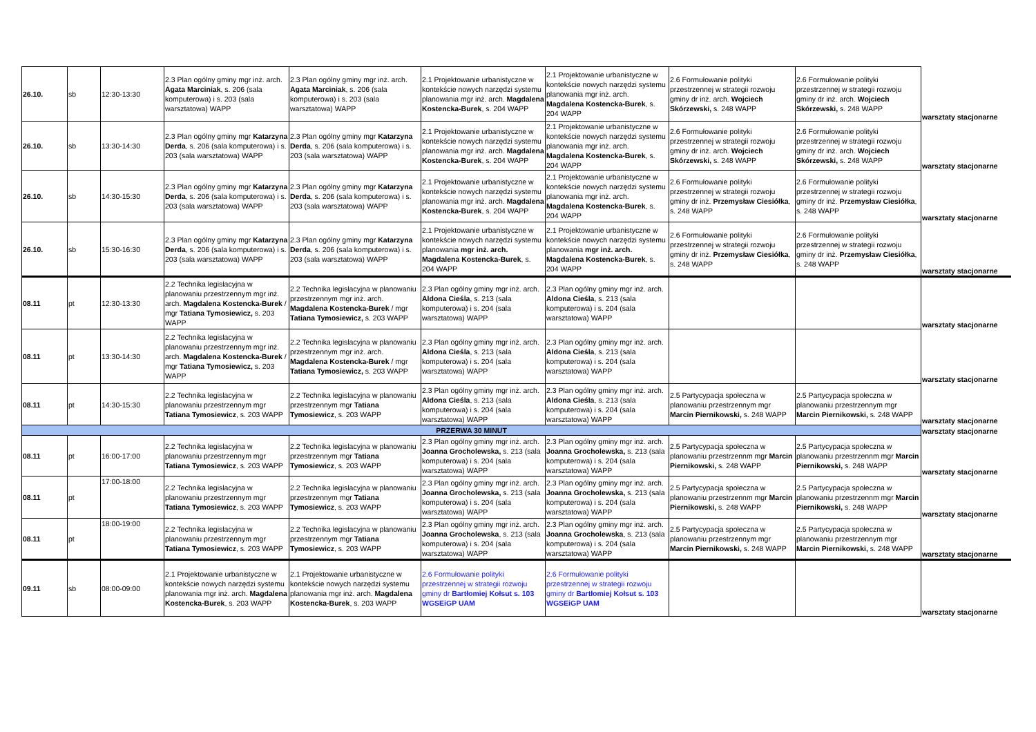| 26.10. | sb | 12:30-13:30 | 2.3 Plan ogólny gminy mgr inż. arch. Agata Marciniak , s. 206 (sala komputerowa) i s. 203 (sala warsztatowa) WAPP | 2.3 Plan ogólny gminy mgr inż. arch. Agata Marciniak , s. 206 (sala komputerowa) i s. 203 (sala warsztatowa) WAPP | 2.1 Projektowanie urbanistyczne w kontekście nowych narzędzi systemu planowania mgr inż. arch. Magdalena Kostencka-Burek , s. 204 WAPP | 2.1 Projektowanie urbanistyczne w kontekście nowych narzędzi systemu planowania mgr inż. arch. Magdalena Kostencka-Burek , s. 204 WAPP | 2.6 Formułowanie polityki przestrzennej w strategii rozwoju gminy dr inż. arch. Wojciech Skórzewski, s. 248 WAPP | 2.6 Formułowanie polityki przestrzennej w strategii rozwoju gminy dr inż. arch. Wojciech Skórzewski, s. 248 WAPP | warsztaty stacjonarne |
| 26.10. | sb | 13:30-14:30 | 2.3 Plan ogólny gminy mgr Katarzyna Derda , s. 206 (sala komputerowa) i s. 203 (sala warsztatowa) WAPP | 2.3 Plan ogólny gminy mgr Katarzyna Derda , s. 206 (sala komputerowa) i s. 203 (sala warsztatowa) WAPP | 2.1 Projektowanie urbanistyczne w kontekście nowych narzędzi systemu planowania mgr inż. arch. Magdalena Kostencka-Burek , s. 204 WAPP | 2.1 Projektowanie urbanistyczne w kontekście nowych narzędzi systemu planowania mgr inż. arch. Magdalena Kostencka-Burek , s. 204 WAPP | 2.6 Formułowanie polityki przestrzennej w strategii rozwoju gminy dr inż. arch. Wojciech Skórzewski, s. 248 WAPP | 2.6 Formułowanie polityki przestrzennej w strategii rozwoju gminy dr inż. arch. Wojciech Skórzewski, s. 248 WAPP | warsztaty stacjonarne |
| 26.10. | sb | 14:30-15:30 | 2.3 Plan ogólny gminy mgr Katarzyna Derda , s. 206 (sala komputerowa) i s. 203 (sala warsztatowa) WAPP | 2.3 Plan ogólny gminy mgr Katarzyna Derda , s. 206 (sala komputerowa) i s. 203 (sala warsztatowa) WAPP | 2.1 Projektowanie urbanistyczne w kontekście nowych narzędzi systemu planowania mgr inż. arch. Magdalena Kostencka-Burek , s. 204 WAPP | 2.1 Projektowanie urbanistyczne w kontekście nowych narzędzi systemu planowania mgr inż. arch. Magdalena Kostencka-Burek , s. 204 WAPP | 2.6 Formułowanie polityki przestrzennej w strategii rozwoju gminy dr inż. Przemysław Ciesiółka , s. 248 WAPP | 2.6 Formułowanie polityki przestrzennej w strategii rozwoju gminy dr inż. Przemysław Ciesiółka , s. 248 WAPP | warsztaty stacjonarne |
| 26.10. | sb | 15:30-16:30 | 2.3 Plan ogólny gminy mgr Katarzyna Derda , s. 206 (sala komputerowa) i s. 203 (sala warsztatowa) WAPP | 2.3 Plan ogólny gminy mgr Katarzyna Derda , s. 206 (sala komputerowa) i s. 203 (sala warsztatowa) WAPP | 2.1 Projektowanie urbanistyczne w kontekście nowych narzędzi systemu planowania mgr inż. arch. Magdalena Kostencka-Burek , s. 204 WAPP | 2.1 Projektowanie urbanistyczne w kontekście nowych narzędzi systemu planowania mgr inż. arch. Magdalena Kostencka-Burek , s. 204 WAPP | 2.6 Formułowanie polityki przestrzennej w strategii rozwoju gminy dr inż. Przemysław Ciesiółka , s. 248 WAPP | 2.6 Formułowanie polityki przestrzennej w strategii rozwoju gminy dr inż. Przemysław Ciesiółka , s. 248 WAPP | warsztaty stacjonarne |
| 08.11 | pt | 12:30-13:30 | 2.2 Technika legislacyjna w planowaniu przestrzennym mgr inż. arch. Magdalena Kostencka-Burek / mgr Tatiana Tymosiewicz, s. 203 WAPP | 2.2 Technika legislacyjna w planowaniu przestrzennym mgr inż. arch. Magdalena Kostencka-Burek / mgr Tatiana Tymosiewicz, s. 203 WAPP | 2.3 Plan ogólny gminy mgr inż. arch. Aldona Cieśla , s. 213 (sala komputerowa) i s. 204 (sala warsztatowa) WAPP | 2.3 Plan ogólny gminy mgr inż. arch. Aldona Cieśla , s. 213 (sala komputerowa) i s. 204 (sala warsztatowa) WAPP | | | warsztaty stacjonarne |
| 08.11 | pt | 13:30-14:30 | 2.2 Technika legislacyjna w planowaniu przestrzennym mgr inż. arch. Magdalena Kostencka-Burek / mgr Tatiana Tymosiewicz, s. 203 WAPP | 2.2 Technika legislacyjna w planowaniu przestrzennym mgr inż. arch. Magdalena Kostencka-Burek / mgr Tatiana Tymosiewicz, s. 203 WAPP | 2.3 Plan ogólny gminy mgr inż. arch. Aldona Cieśla , s. 213 (sala komputerowa) i s. 204 (sala warsztatowa) WAPP | 2.3 Plan ogólny gminy mgr inż. arch. Aldona Cieśla , s. 213 (sala komputerowa) i s. 204 (sala warsztatowa) WAPP | | | warsztaty stacjonarne |
| 08.11 | pt | 14:30-15:30 | 2.2 Technika legislacyjna w planowaniu przestrzennym mgr Tatiana Tymosiewicz , s. 203 WAPP | 2.2 Technika legislacyjna w planowaniu przestrzennym mgr Tatiana Tymosiewicz , s. 203 WAPP | 2.3 Plan ogólny gminy mgr inż. arch. Aldona Cieśla , s. 213 (sala komputerowa) i s. 204 (sala warsztatowa) WAPP | 2.3 Plan ogólny gminy mgr inż. arch. Aldona Cieśla , s. 213 (sala komputerowa) i s. 204 (sala warsztatowa) WAPP | 2.5 Partycypacja społeczna w planowaniu przestrzennym mgr Marcin Piernikowski, s. 248 WAPP | 2.5 Partycypacja społeczna w planowaniu przestrzennym mgr Marcin Piernikowski, s. 248 WAPP | warsztaty stacjonarne |
| PRZERWA 30 MINUT | | | | | | | | | warsztaty stacjonarne |
| 08.11 | pt | 16:00-17:00 | 2.2 Technika legislacyjna w planowaniu przestrzennym mgr Tatiana Tymosiewicz , s. 203 WAPP | 2.2 Technika legislacyjna w planowaniu przestrzennym mgr Tatiana Tymosiewicz , s. 203 WAPP | 2.3 Plan ogólny gminy mgr inż. arch. Joanna Grocholewska, s. 213 (sala komputerowa) i s. 204 (sala warsztatowa) WAPP | 2.3 Plan ogólny gminy mgr inż. arch. Joanna Grocholewska, s. 213 (sala komputerowa) i s. 204 (sala warsztatowa) WAPP | 2.5 Partycypacja społeczna w planowaniu przestrzennm mgr Marcin Piernikowski, s. 248 WAPP | 2.5 Partycypacja społeczna w planowaniu przestrzennm mgr Marcin Piernikowski, s. 248 WAPP | warsztaty stacjonarne |
| 08.11 | pt | 17:00-18:00 | 2.2 Technika legislacyjna w planowaniu przestrzennym mgr Tatiana Tymosiewicz , s. 203 WAPP | 2.2 Technika legislacyjna w planowaniu przestrzennym mgr Tatiana Tymosiewicz , s. 203 WAPP | 2.3 Plan ogólny gminy mgr inż. arch. Joanna Grocholewska, s. 213 (sala komputerowa) i s. 204 (sala warsztatowa) WAPP | 2.3 Plan ogólny gminy mgr inż. arch. Joanna Grocholewska, s. 213 (sala komputerowa) i s. 204 (sala warsztatowa) WAPP | 2.5 Partycypacja społeczna w planowaniu przestrzennm mgr Marcin Piernikowski, s. 248 WAPP | 2.5 Partycypacja społeczna w planowaniu przestrzennm mgr Marcin Piernikowski, s. 248 WAPP | warsztaty stacjonarne |
| 08.11 | pt | 18:00-19:00 | 2.2 Technika legislacyjna w planowaniu przestrzennym mgr Tatiana Tymosiewicz , s. 203 WAPP | 2.2 Technika legislacyjna w planowaniu przestrzennym mgr Tatiana Tymosiewicz , s. 203 WAPP | 2.3 Plan ogólny gminy mgr inż. arch. Joanna Grocholewska , s. 213 (sala komputerowa) i s. 204 (sala warsztatowa) WAPP | 2.3 Plan ogólny gminy mgr inż. arch. Joanna Grocholewska , s. 213 (sala komputerowa) i s. 204 (sala warsztatowa) WAPP | 2.5 Partycypacja społeczna w planowaniu przestrzennym mgr Marcin Piernikowski, s. 248 WAPP | 2.5 Partycypacja społeczna w planowaniu przestrzennym mgr Marcin Piernikowski, s. 248 WAPP | warsztaty stacjonarne |
| 09.11 | sb | 08:00-09:00 | 2.1 Projektowanie urbanistyczne w kontekście nowych narzędzi systemu planowania mgr inż. arch. Magdalena Kostencka-Burek , s. 203 WAPP | 2.1 Projektowanie urbanistyczne w kontekście nowych narzędzi systemu planowania mgr inż. arch. Magdalena Kostencka-Burek , s. 203 WAPP | 2.6 Formułowanie polityki przestrzennej w strategii rozwoju gminy dr Bartłomiej Kołsut s. 103 WGSEiGP UAM | 2.6 Formułowanie polityki przestrzennej w strategii rozwoju gminy dr Bartłomiej Kołsut s. 103 WGSEiGP UAM | | | warsztaty stacjonarne |